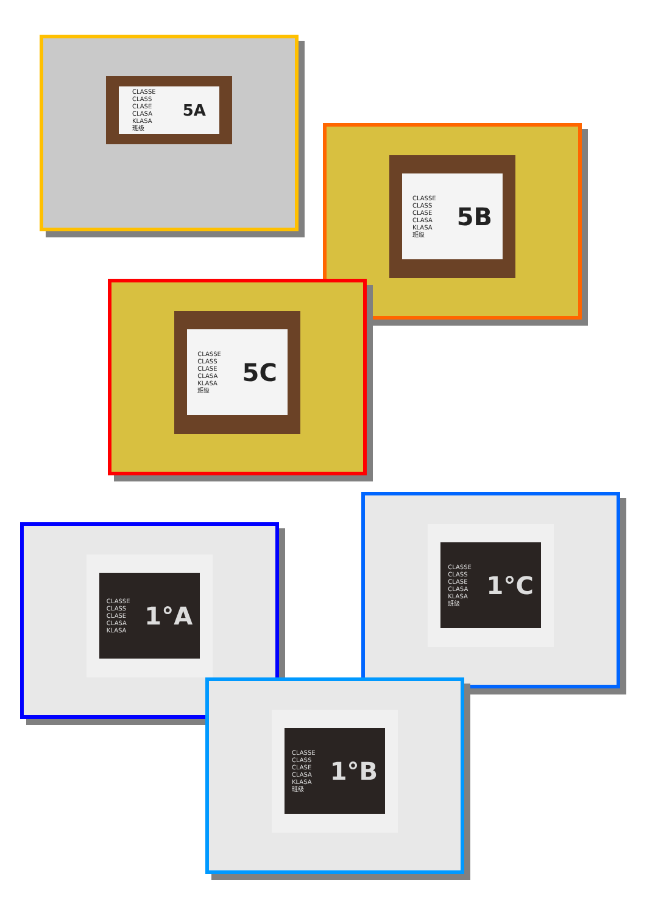CLASSE
CLASS
CLASE
CLASA
KLASA
班级
5A
CLASSE
CLASS
CLASE
CLASA
KLASA
班级
5B
CLASSE
CLASS
CLASE
CLASA
KLASA
班级
5C
CLASSE
CLASS
CLASE
CLASA
KLASA
1°A
CLASSE
CLASS
CLASE
CLASA
KLASA
班级
1°C
CLASSE
CLASS
CLASE
CLASA
KLASA
班级
1°B